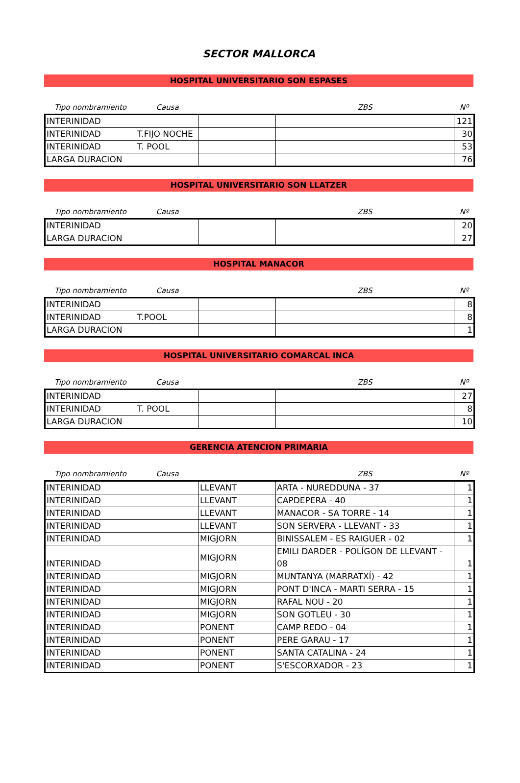SECTOR MALLORCA
HOSPITAL UNIVERSITARIO SON ESPASES
| Tipo nombramiento | Causa | | ZBS | Nº |
| --- | --- | --- | --- | --- |
| INTERINIDAD | | | | 121 |
| INTERINIDAD | T.FIJO NOCHE | | | 30 |
| INTERINIDAD | T. POOL | | | 53 |
| LARGA DURACION | | | | 76 |
HOSPITAL UNIVERSITARIO SON LLATZER
| Tipo nombramiento | Causa | | ZBS | Nº |
| --- | --- | --- | --- | --- |
| INTERINIDAD | | | | 20 |
| LARGA DURACION | | | | 27 |
HOSPITAL MANACOR
| Tipo nombramiento | Causa | | ZBS | Nº |
| --- | --- | --- | --- | --- |
| INTERINIDAD | | | | 8 |
| INTERINIDAD | T.POOL | | | 8 |
| LARGA DURACION | | | | 1 |
HOSPITAL UNIVERSITARIO COMARCAL INCA
| Tipo nombramiento | Causa | | ZBS | Nº |
| --- | --- | --- | --- | --- |
| INTERINIDAD | | | | 27 |
| INTERINIDAD | T. POOL | | | 8 |
| LARGA DURACION | | | | 10 |
GERENCIA ATENCION PRIMARIA
| Tipo nombramiento | Causa | | ZBS | Nº |
| --- | --- | --- | --- | --- |
| INTERINIDAD | | LLEVANT | ARTA - NUREDDUNA - 37 | 1 |
| INTERINIDAD | | LLEVANT | CAPDEPERA - 40 | 1 |
| INTERINIDAD | | LLEVANT | MANACOR - SA TORRE - 14 | 1 |
| INTERINIDAD | | LLEVANT | SON SERVERA - LLEVANT - 33 | 1 |
| INTERINIDAD | | MIGJORN | BINISSALEM - ES RAIGUER - 02 | 1 |
| INTERINIDAD | | MIGJORN | EMILI DARDER - POLÍGON DE LLEVANT - 08 | 1 |
| INTERINIDAD | | MIGJORN | MUNTANYA (MARRATXÍ) - 42 | 1 |
| INTERINIDAD | | MIGJORN | PONT D'INCA - MARTI SERRA - 15 | 1 |
| INTERINIDAD | | MIGJORN | RAFAL NOU - 20 | 1 |
| INTERINIDAD | | MIGJORN | SON GOTLEU - 30 | 1 |
| INTERINIDAD | | PONENT | CAMP REDO - 04 | 1 |
| INTERINIDAD | | PONENT | PERE GARAU - 17 | 1 |
| INTERINIDAD | | PONENT | SANTA CATALINA - 24 | 1 |
| INTERINIDAD | | PONENT | S'ESCORXADOR - 23 | 1 |